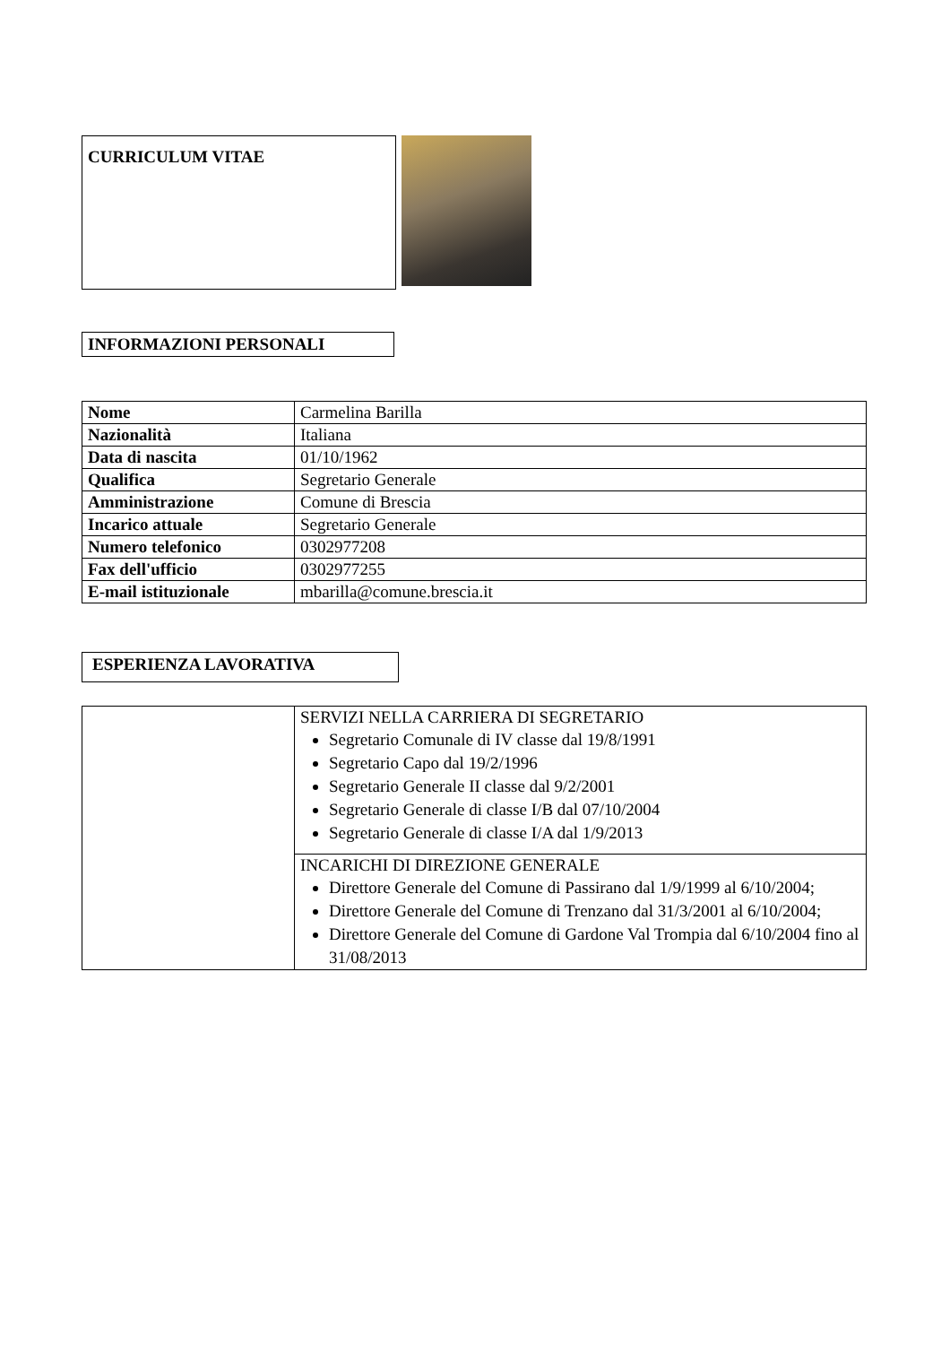CURRICULUM VITAE
INFORMAZIONI PERSONALI
| Nome | Carmelina Barilla |
| Nazionalità | Italiana |
| Data di nascita | 01/10/1962 |
| Qualifica | Segretario Generale |
| Amministrazione | Comune di Brescia |
| Incarico attuale | Segretario Generale |
| Numero telefonico | 0302977208 |
| Fax dell'ufficio | 0302977255 |
| E-mail istituzionale | mbarilla@comune.brescia.it |
ESPERIENZA LAVORATIVA
| | SERVIZI NELLA CARRIERA DI SEGRETARIO Segretario Comunale di IV classe dal 19/8/1991 Segretario Capo dal 19/2/1996 Segretario Generale II classe dal 9/2/2001 Segretario Generale di classe I/B dal 07/10/2004 Segretario Generale di classe I/A dal 1/9/2013 |
| | INCARICHI DI DIREZIONE GENERALE Direttore Generale del Comune di Passirano dal 1/9/1999 al 6/10/2004; Direttore Generale del Comune di Trenzano dal 31/3/2001 al 6/10/2004; Direttore Generale del Comune di Gardone Val Trompia dal 6/10/2004 fino al 31/08/2013 |